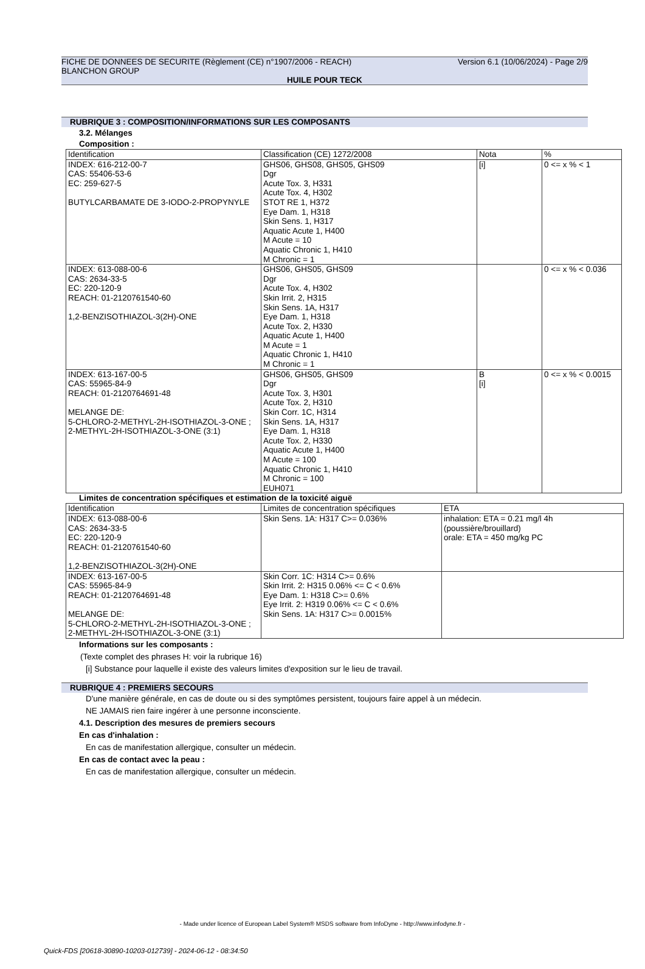FICHE DE DONNEES DE SECURITE (Règlement (CE) n°1907/2006 - REACH) Version 6.1 (10/06/2024) - Page 2/9
BLANCHON GROUP
HUILE POUR TECK
RUBRIQUE 3 : COMPOSITION/INFORMATIONS SUR LES COMPOSANTS
3.2. Mélanges
Composition :
| Identification | Classification (CE) 1272/2008 | Nota | % |
| --- | --- | --- | --- |
| INDEX: 616-212-00-7 CAS: 55406-53-6 EC: 259-627-5 BUTYLCARBAMATE DE 3-IODO-2-PROPYNYLE | GHS06, GHS08, GHS05, GHS09 Dgr Acute Tox. 3, H331 Acute Tox. 4, H302 STOT RE 1, H372 Eye Dam. 1, H318 Skin Sens. 1, H317 Aquatic Acute 1, H400 M Acute = 10 Aquatic Chronic 1, H410 M Chronic = 1 | [i] | 0 <= x % < 1 |
| INDEX: 613-088-00-6 CAS: 2634-33-5 EC: 220-120-9 REACH: 01-2120761540-60 1,2-BENZISOTHIAZOL-3(2H)-ONE | GHS06, GHS05, GHS09 Dgr Acute Tox. 4, H302 Skin Irrit. 2, H315 Skin Sens. 1A, H317 Eye Dam. 1, H318 Acute Tox. 2, H330 Aquatic Acute 1, H400 M Acute = 1 Aquatic Chronic 1, H410 M Chronic = 1 | | 0 <= x % < 0.036 |
| INDEX: 613-167-00-5 CAS: 55965-84-9 REACH: 01-2120764691-48 MELANGE DE: 5-CHLORO-2-METHYL-2H-ISOTHIAZOL-3-ONE ; 2-METHYL-2H-ISOTHIAZOL-3-ONE (3:1) | GHS06, GHS05, GHS09 Dgr Acute Tox. 3, H301 Acute Tox. 2, H310 Skin Corr. 1C, H314 Skin Sens. 1A, H317 Eye Dam. 1, H318 Acute Tox. 2, H330 Aquatic Acute 1, H400 M Acute = 100 Aquatic Chronic 1, H410 M Chronic = 100 EUH071 | B [i] | 0 <= x % < 0.0015 |
Limites de concentration spécifiques et estimation de la toxicité aiguë
| Identification | Limites de concentration spécifiques | ETA |
| --- | --- | --- |
| INDEX: 613-088-00-6 CAS: 2634-33-5 EC: 220-120-9 REACH: 01-2120761540-60 1,2-BENZISOTHIAZOL-3(2H)-ONE | Skin Sens. 1A: H317 C>= 0.036% | inhalation: ETA = 0.21 mg/l 4h (poussière/brouillard) orale: ETA = 450 mg/kg PC |
| INDEX: 613-167-00-5 CAS: 55965-84-9 REACH: 01-2120764691-48 MELANGE DE: 5-CHLORO-2-METHYL-2H-ISOTHIAZOL-3-ONE ; 2-METHYL-2H-ISOTHIAZOL-3-ONE (3:1) | Skin Corr. 1C: H314 C>= 0.6% Skin Irrit. 2: H315 0.06% <= C < 0.6% Eye Dam. 1: H318 C>= 0.6% Eye Irrit. 2: H319 0.06% <= C < 0.6% Skin Sens. 1A: H317 C>= 0.0015% | |
Informations sur les composants :
(Texte complet des phrases H: voir la rubrique 16)
[i] Substance pour laquelle il existe des valeurs limites d'exposition sur le lieu de travail.
RUBRIQUE 4 : PREMIERS SECOURS
D'une manière générale, en cas de doute ou si des symptômes persistent, toujours faire appel à un médecin.
NE JAMAIS rien faire ingérer à une personne inconsciente.
4.1. Description des mesures de premiers secours
En cas d'inhalation :
En cas de manifestation allergique, consulter un médecin.
En cas de contact avec la peau :
En cas de manifestation allergique, consulter un médecin.
- Made under licence of European Label System® MSDS software from InfoDyne - http://www.infodyne.fr -
Quick-FDS [20618-30890-10203-012739] - 2024-06-12 - 08:34:50